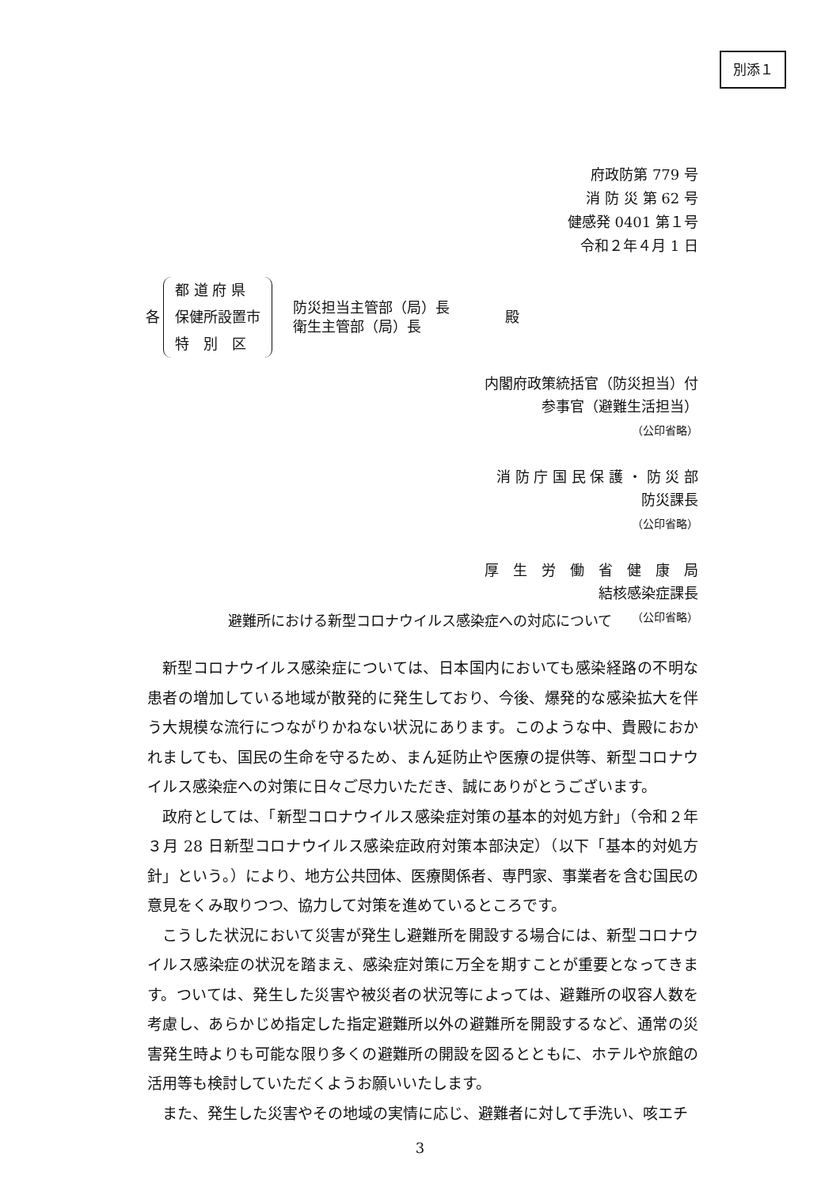別添１
府政防第 779 号
消 防 災 第 62 号
健感発 0401 第１号
令和２年４月 1 日
各
都 道 府 県
保健所設置市
特　別　区
防災担当主管部（局）長
衛生主管部（局）長
殿
内閣府政策統括官（防災担当）付
参事官（避難生活担当）
（公印省略）
消 防 庁 国 民 保 護 ・ 防 災 部
防災課長
（公印省略）
厚　生　労　働　省　健　康　局
結核感染症課長
（公印省略）
避難所における新型コロナウイルス感染症への対応について
新型コロナウイルス感染症については、日本国内においても感染経路の不明な患者の増加している地域が散発的に発生しており、今後、爆発的な感染拡大を伴う大規模な流行につながりかねない状況にあります。このような中、貴殿におかれましても、国民の生命を守るため、まん延防止や医療の提供等、新型コロナウイルス感染症への対策に日々ご尽力いただき、誠にありがとうございます。
政府としては、「新型コロナウイルス感染症対策の基本的対処方針」（令和２年３月 28 日新型コロナウイルス感染症政府対策本部決定）（以下「基本的対処方針」という。）により、地方公共団体、医療関係者、専門家、事業者を含む国民の意見をくみ取りつつ、協力して対策を進めているところです。
こうした状況において災害が発生し避難所を開設する場合には、新型コロナウイルス感染症の状況を踏まえ、感染症対策に万全を期すことが重要となってきます。ついては、発生した災害や被災者の状況等によっては、避難所の収容人数を考慮し、あらかじめ指定した指定避難所以外の避難所を開設するなど、通常の災害発生時よりも可能な限り多くの避難所の開設を図るとともに、ホテルや旅館の活用等も検討していただくようお願いいたします。
また、発生した災害やその地域の実情に応じ、避難者に対して手洗い、咳エチ
3